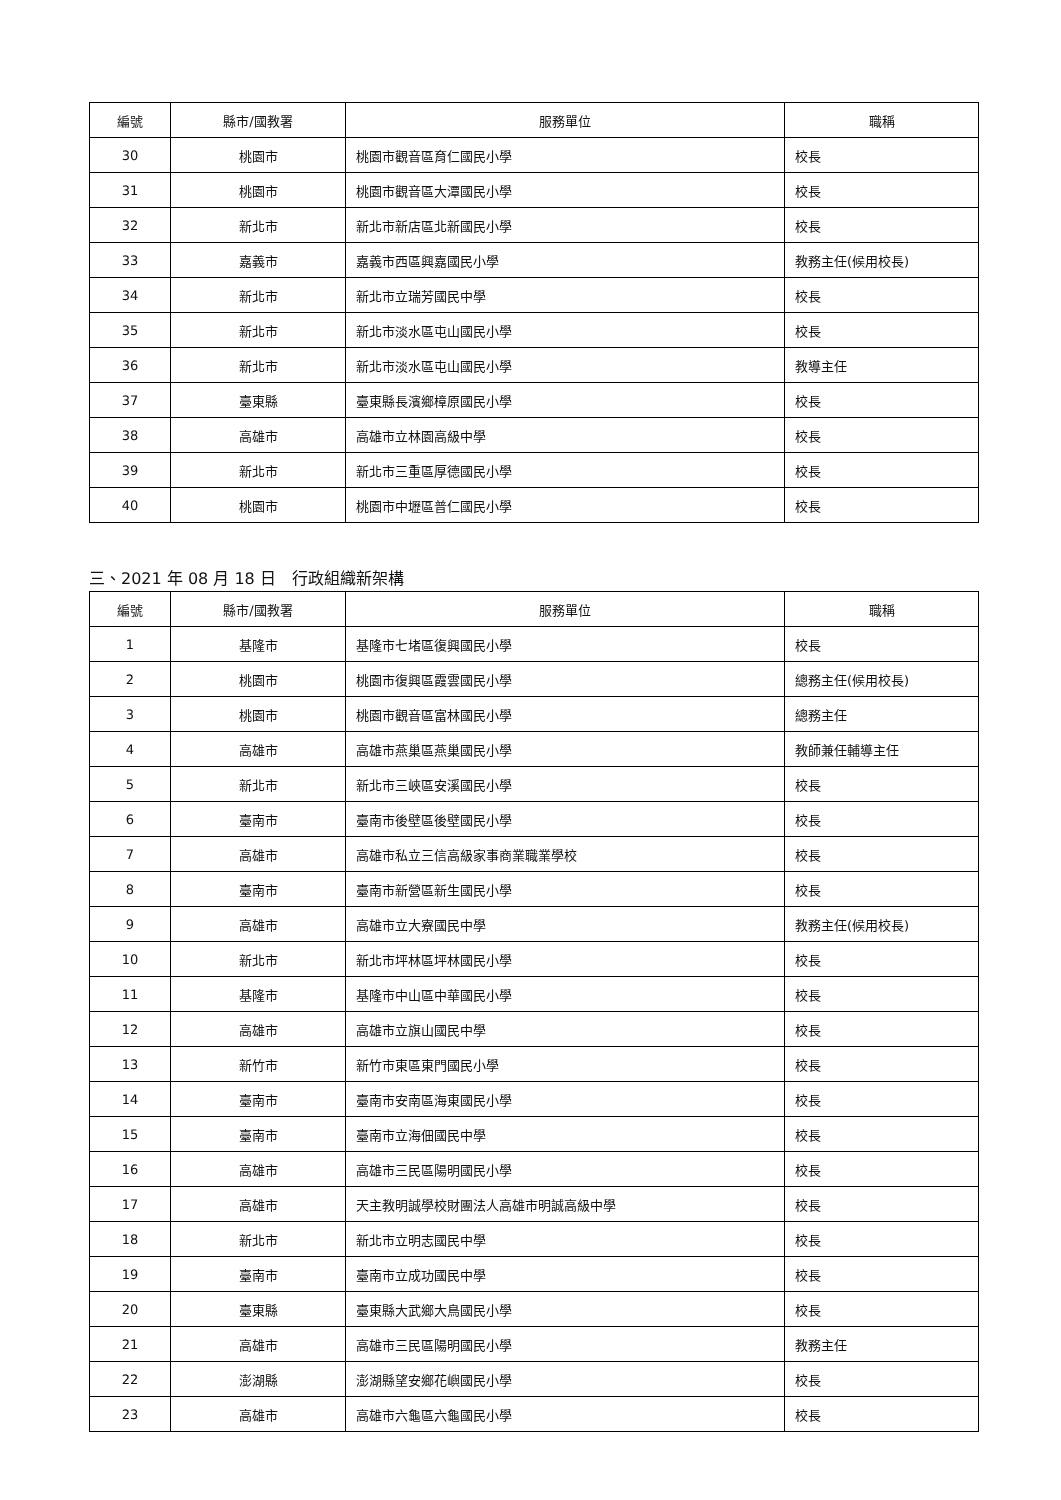| 編號 | 縣市/國教署 | 服務單位 | 職稱 |
| --- | --- | --- | --- |
| 30 | 桃園市 | 桃園市觀音區育仁國民小學 | 校長 |
| 31 | 桃園市 | 桃園市觀音區大潭國民小學 | 校長 |
| 32 | 新北市 | 新北市新店區北新國民小學 | 校長 |
| 33 | 嘉義市 | 嘉義市西區興嘉國民小學 | 教務主任(候用校長) |
| 34 | 新北市 | 新北市立瑞芳國民中學 | 校長 |
| 35 | 新北市 | 新北市淡水區屯山國民小學 | 校長 |
| 36 | 新北市 | 新北市淡水區屯山國民小學 | 教導主任 |
| 37 | 臺東縣 | 臺東縣長濱鄉樟原國民小學 | 校長 |
| 38 | 高雄市 | 高雄市立林園高級中學 | 校長 |
| 39 | 新北市 | 新北市三重區厚德國民小學 | 校長 |
| 40 | 桃園市 | 桃園市中壢區普仁國民小學 | 校長 |
三、2021 年 08 月 18 日　行政組織新架構
| 編號 | 縣市/國教署 | 服務單位 | 職稱 |
| --- | --- | --- | --- |
| 1 | 基隆市 | 基隆市七堵區復興國民小學 | 校長 |
| 2 | 桃園市 | 桃園市復興區霞雲國民小學 | 總務主任(候用校長) |
| 3 | 桃園市 | 桃園市觀音區富林國民小學 | 總務主任 |
| 4 | 高雄市 | 高雄市燕巢區燕巢國民小學 | 教師兼任輔導主任 |
| 5 | 新北市 | 新北市三峽區安溪國民小學 | 校長 |
| 6 | 臺南市 | 臺南市後壁區後壁國民小學 | 校長 |
| 7 | 高雄市 | 高雄市私立三信高級家事商業職業學校 | 校長 |
| 8 | 臺南市 | 臺南市新營區新生國民小學 | 校長 |
| 9 | 高雄市 | 高雄市立大寮國民中學 | 教務主任(候用校長) |
| 10 | 新北市 | 新北市坪林區坪林國民小學 | 校長 |
| 11 | 基隆市 | 基隆市中山區中華國民小學 | 校長 |
| 12 | 高雄市 | 高雄市立旗山國民中學 | 校長 |
| 13 | 新竹市 | 新竹市東區東門國民小學 | 校長 |
| 14 | 臺南市 | 臺南市安南區海東國民小學 | 校長 |
| 15 | 臺南市 | 臺南市立海佃國民中學 | 校長 |
| 16 | 高雄市 | 高雄市三民區陽明國民小學 | 校長 |
| 17 | 高雄市 | 天主教明誠學校財團法人高雄市明誠高級中學 | 校長 |
| 18 | 新北市 | 新北市立明志國民中學 | 校長 |
| 19 | 臺南市 | 臺南市立成功國民中學 | 校長 |
| 20 | 臺東縣 | 臺東縣大武鄉大鳥國民小學 | 校長 |
| 21 | 高雄市 | 高雄市三民區陽明國民小學 | 教務主任 |
| 22 | 澎湖縣 | 澎湖縣望安鄉花嶼國民小學 | 校長 |
| 23 | 高雄市 | 高雄市六龜區六龜國民小學 | 校長 |